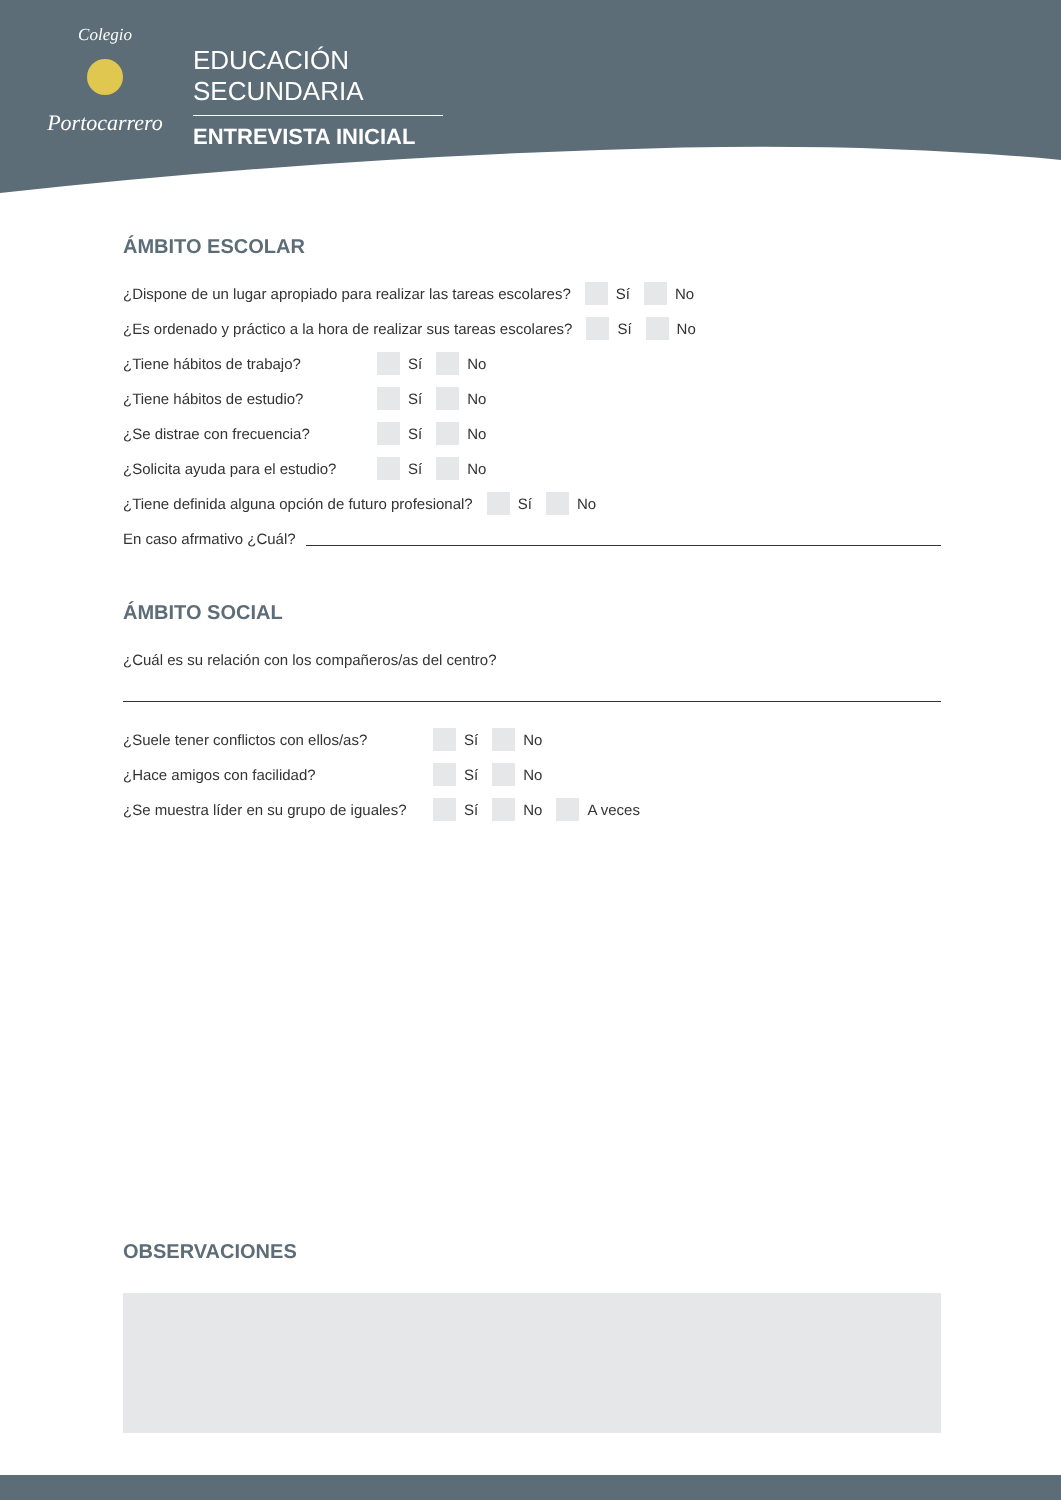Colegio
Portocarrero
EDUCACIÓN SECUNDARIA
ENTREVISTA INICIAL
ÁMBITO ESCOLAR
¿Dispone de un lugar apropiado para realizar las tareas escolares? Sí No
¿Es ordenado y práctico a la hora de realizar sus tareas escolares? Sí No
¿Tiene hábitos de trabajo? Sí No
¿Tiene hábitos de estudio? Sí No
¿Se distrae con frecuencia? Sí No
¿Solicita ayuda para el estudio? Sí No
¿Tiene definida alguna opción de futuro profesional? Sí No
En caso afrmativo ¿Cuál?
ÁMBITO SOCIAL
¿Cuál es su relación con los compañeros/as del centro?
¿Suele tener conflictos con ellos/as? Sí No
¿Hace amigos con facilidad? Sí No
¿Se muestra líder en su grupo de iguales? Sí No A veces
OBSERVACIONES